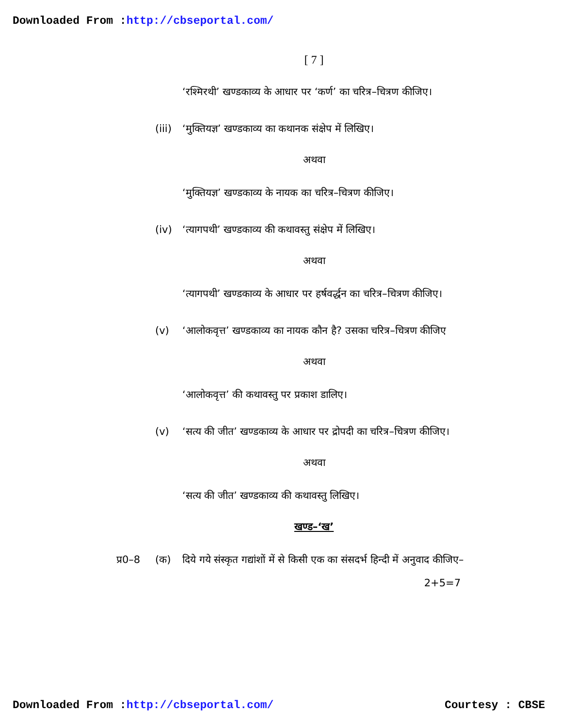Downloaded From :http://cbseportal.com/
[ 7 ]
‘रश्मिरथी’ खण्डकाव्य के आधार पर ‘कर्ण’ का चरित्र–चित्रण कीजिए।
(iii)
‘मुक्तियज्ञ’ खण्डकाव्य का कथानक संक्षेप में लिखिए।
अथवा
‘मुक्तियज्ञ’ खण्डकाव्य के नायक का चरित्र–चित्रण कीजिए।
(iv) ‘त्यागपथी’ खण्डकाव्य की कथावस्तु संक्षेप में लिखिए।
अथवा
‘त्यागपथी’ खण्डकाव्य के आधार पर हर्षवर्द्धन का चरित्र–चित्रण कीजिए।
(v) ‘आलोकवृत्त’ खण्डकाव्य का नायक कौन है? उसका चरित्र–चित्रण कीजिए
अथवा
‘आलोकवृत्त’ की कथावस्तु पर प्रकाश डालिए।
(v) ‘सत्य की जीत’ खण्डकाव्य के आधार पर द्रोपदी का चरित्र–चित्रण कीजिए।
अथवा
‘सत्य की जीत’ खण्डकाव्य की कथावस्तु लिखिए।
खण्ड–‘ख’
प्र0–8 (क) दिये गये संस्कृत गद्यांशों में से किसी एक का संसदर्भ हिन्दी में अनुवाद कीजिए– 2+5=7
Downloaded From :http://cbseportal.com/
Courtesy : CBSE